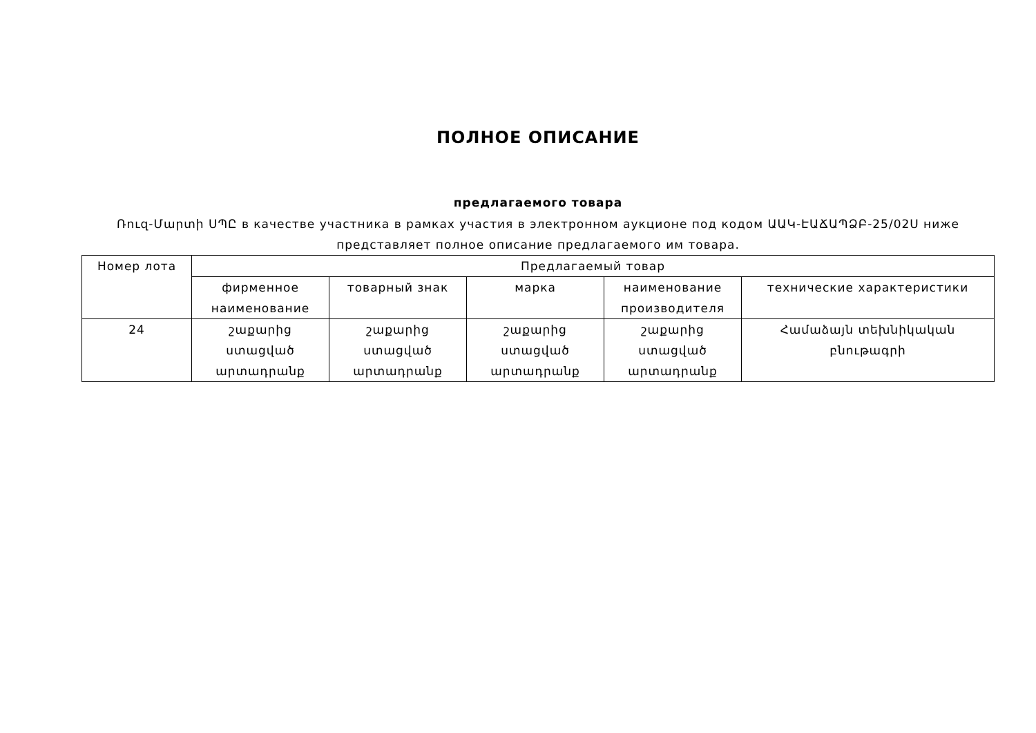ПОЛНОЕ ОПИСАНИЕ
предлагаемого товара
Ռուզ-Մարտի ՍՊԸ в качестве участника в рамках участия в электронном аукционе под кодом ԱԱԿ-ԷԱՃԱՊՁԲ-25/02Ս ниже представляет полное описание предлагаемого им товара.
| Номер лота | Предлагаемый товар | | | | |
| --- | --- | --- | --- | --- | --- |
| | фирменное наименование | товарный знак | марка | наименование производителя | технические характеристики |
| 24 | շաքարից ստացված արտադրանք | շաքարից ստացված արտադրանք | շաքարից ստացված արտադրանք | շաքարից ստացված արտադրանք | Համաձայն տեխնիկական բնութագրի |